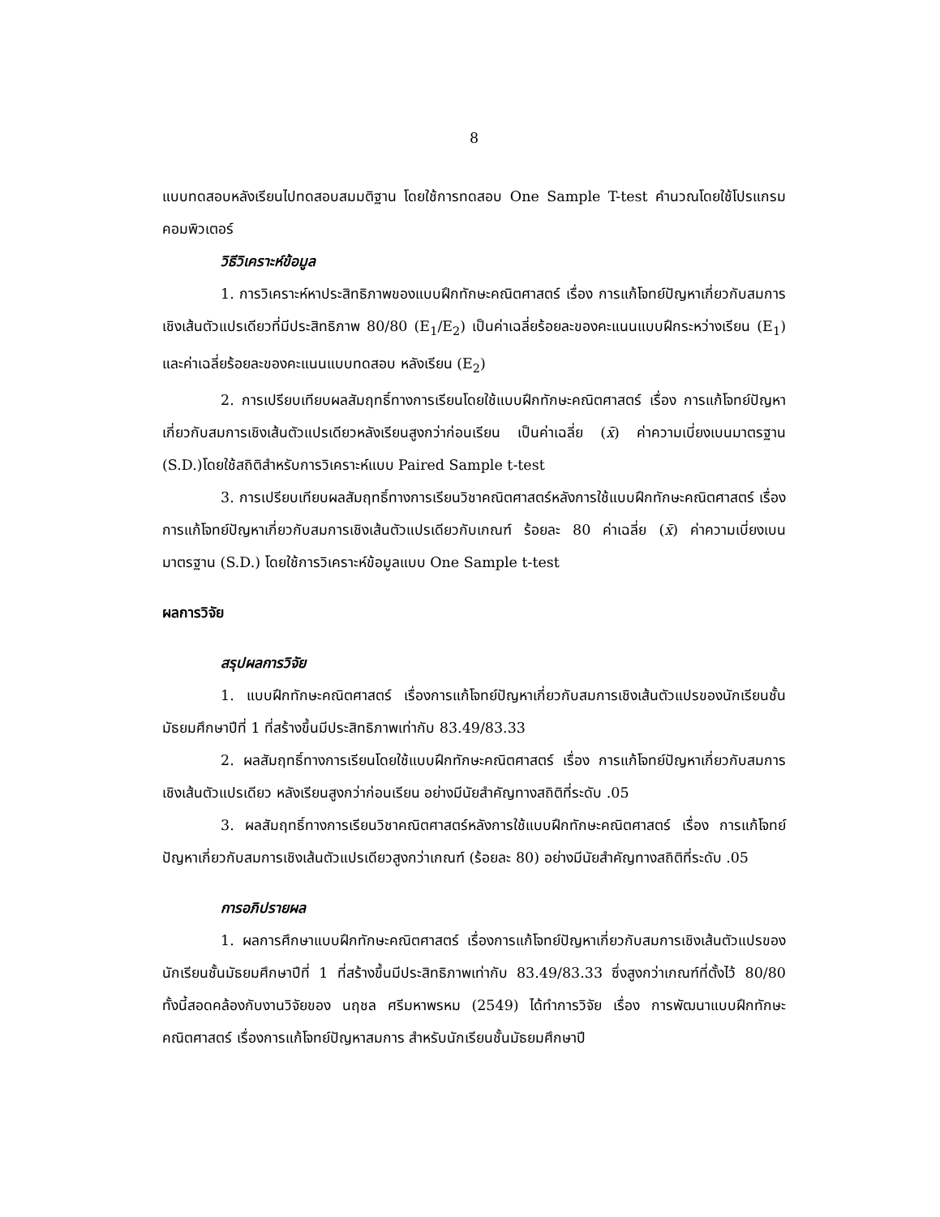8
แบบทดสอบหลังเรียนไปทดสอบสมมติฐาน โดยใช้การทดสอบ One Sample T-test คำนวณโดยใช้โปรแกรมคอมพิวเตอร์
วิธีวิเคราะห์ข้อมูล
1. การวิเคราะห์หาประสิทธิภาพของแบบฝึกทักษะคณิตศาสตร์ เรื่อง การแก้โจทย์ปัญหาเกี่ยวกับสมการเชิงเส้นตัวแปรเดียวที่มีประสิทธิภาพ 80/80 (E<sub>1</sub>/E<sub>2</sub>) เป็นค่าเฉลี่ยร้อยละของคะแนนแบบฝึกระหว่างเรียน (E<sub>1</sub>) และค่าเฉลี่ยร้อยละของคะแนนแบบทดสอบ หลังเรียน (E<sub>2</sub>)
2. การเปรียบเทียบผลสัมฤทธิ์ทางการเรียนโดยใช้แบบฝึกทักษะคณิตศาสตร์ เรื่อง การแก้โจทย์ปัญหาเกี่ยวกับสมการเชิงเส้นตัวแปรเดียวหลังเรียนสูงกว่าก่อนเรียน เป็นค่าเฉลี่ย (x̄) ค่าความเบี่ยงเบนมาตรฐาน (S.D.)โดยใช้สถิติสำหรับการวิเคราะห์แบบ Paired Sample t-test
3. การเปรียบเทียบผลสัมฤทธิ์ทางการเรียนวิชาคณิตศาสตร์หลังการใช้แบบฝึกทักษะคณิตศาสตร์ เรื่อง การแก้โจทย์ปัญหาเกี่ยวกับสมการเชิงเส้นตัวแปรเดียวกับเกณฑ์ ร้อยละ 80 ค่าเฉลี่ย (x̄) ค่าความเบี่ยงเบนมาตรฐาน (S.D.) โดยใช้การวิเคราะห์ข้อมูลแบบ One Sample t-test
ผลการวิจัย
สรุปผลการวิจัย
1. แบบฝึกทักษะคณิตศาสตร์ เรื่องการแก้โจทย์ปัญหาเกี่ยวกับสมการเชิงเส้นตัวแปรของนักเรียนชั้นมัธยมศึกษาปีที่ 1 ที่สร้างขึ้นมีประสิทธิภาพเท่ากับ 83.49/83.33
2. ผลสัมฤทธิ์ทางการเรียนโดยใช้แบบฝึกทักษะคณิตศาสตร์ เรื่อง การแก้โจทย์ปัญหาเกี่ยวกับสมการเชิงเส้นตัวแปรเดียว หลังเรียนสูงกว่าก่อนเรียน อย่างมีนัยสำคัญทางสถิติที่ระดับ .05
3. ผลสัมฤทธิ์ทางการเรียนวิชาคณิตศาสตร์หลังการใช้แบบฝึกทักษะคณิตศาสตร์ เรื่อง การแก้โจทย์ปัญหาเกี่ยวกับสมการเชิงเส้นตัวแปรเดียวสูงกว่าเกณฑ์ (ร้อยละ 80) อย่างมีนัยสำคัญทางสถิติที่ระดับ .05
การอภิปรายผล
1. ผลการศึกษาแบบฝึกทักษะคณิตศาสตร์ เรื่องการแก้โจทย์ปัญหาเกี่ยวกับสมการเชิงเส้นตัวแปรของนักเรียนชั้นมัธยมศึกษาปีที่ 1 ที่สร้างขึ้นมีประสิทธิภาพเท่ากับ 83.49/83.33 ซึ่งสูงกว่าเกณฑ์ที่ตั้งไว้ 80/80 ทั้งนี้สอดคล้องกับงานวิจัยของ นฤชล ศรีมหาพรหม (2549) ได้ทำการวิจัย เรื่อง การพัฒนาแบบฝึกทักษะคณิตศาสตร์ เรื่องการแก้โจทย์ปัญหาสมการ สำหรับนักเรียนชั้นมัธยมศึกษาปี